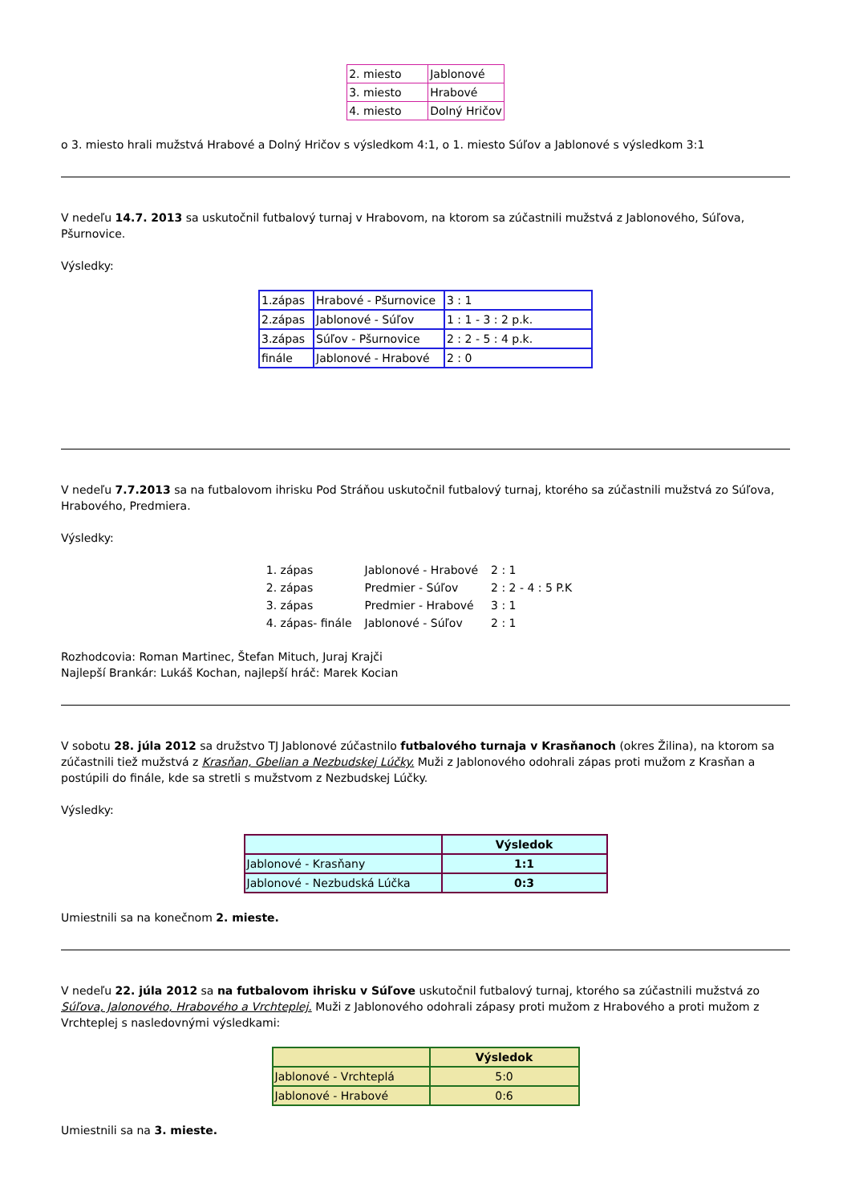| 2. miesto | Jablonové |
| 3. miesto | Hrabové |
| 4. miesto | Dolný Hričov |
o 3. miesto hrali mužstvá Hrabové a Dolný Hričov s výsledkom 4:1, o 1. miesto Súľov a Jablonové s výsledkom 3:1
V nedeľu 14.7. 2013 sa uskutočnil futbalový turnaj v Hrabovom, na ktorom sa zúčastnili mužstvá z Jablonového, Súľova, Pšurnovice.
Výsledky:
| 1.zápas | Hrabové - Pšurnovice | 3 : 1 |
| 2.zápas | Jablonové - Súľov | 1 : 1 - 3 : 2 p.k. |
| 3.zápas | Súľov - Pšurnovice | 2 : 2 - 5 : 4 p.k. |
| finále | Jablonové - Hrabové | 2 : 0 |
V nedeľu 7.7.2013 sa na futbalovom ihrisku Pod Stráňou uskutočnil futbalový turnaj, ktorého sa zúčastnili mužstvá zo Súľova, Hrabového, Predmiera.
Výsledky:
| 1. zápas | Jablonové - Hrabové | 2 : 1 |
| 2. zápas | Predmier - Súľov | 2 : 2 - 4 : 5 P.K |
| 3. zápas | Predmier - Hrabové | 3 : 1 |
| 4. zápas- finále | Jablonové - Súľov | 2 : 1 |
Rozhodcovia: Roman Martinec, Štefan Mituch, Juraj Krajči
Najlepší Brankár: Lukáš Kochan, najlepší hráč: Marek Kocian
V sobotu 28. júla 2012 sa družstvo TJ Jablonové zúčastnilo futbalového turnaja v Krasňanoch (okres Žilina), na ktorom sa zúčastnili tiež mužstvá z Krasňan, Gbelian a Nezbudskej Lúčky. Muži z Jablonového odohrali zápas proti mužom z Krasňan a postúpili do finále, kde sa stretli s mužstvom z Nezbudskej Lúčky.
Výsledky:
| | Výsledok |
| --- | --- |
| Jablonové - Krasňany | 1:1 |
| Jablonové - Nezbudská Lúčka | 0:3 |
Umiestnili sa na konečnom 2. mieste.
V nedeľu 22. júla 2012 sa na futbalovom ihrisku v Súľove uskutočnil futbalový turnaj, ktorého sa zúčastnili mužstvá zo Súľova, Jalonového, Hrabového a Vrchteplej. Muži z Jablonového odohrali zápasy proti mužom z Hrabového a proti mužom z Vrchteplej s nasledovnými výsledkami:
| | Výsledok |
| --- | --- |
| Jablonové - Vrchteplá | 5:0 |
| Jablonové - Hrabové | 0:6 |
Umiestnili sa na 3. mieste.